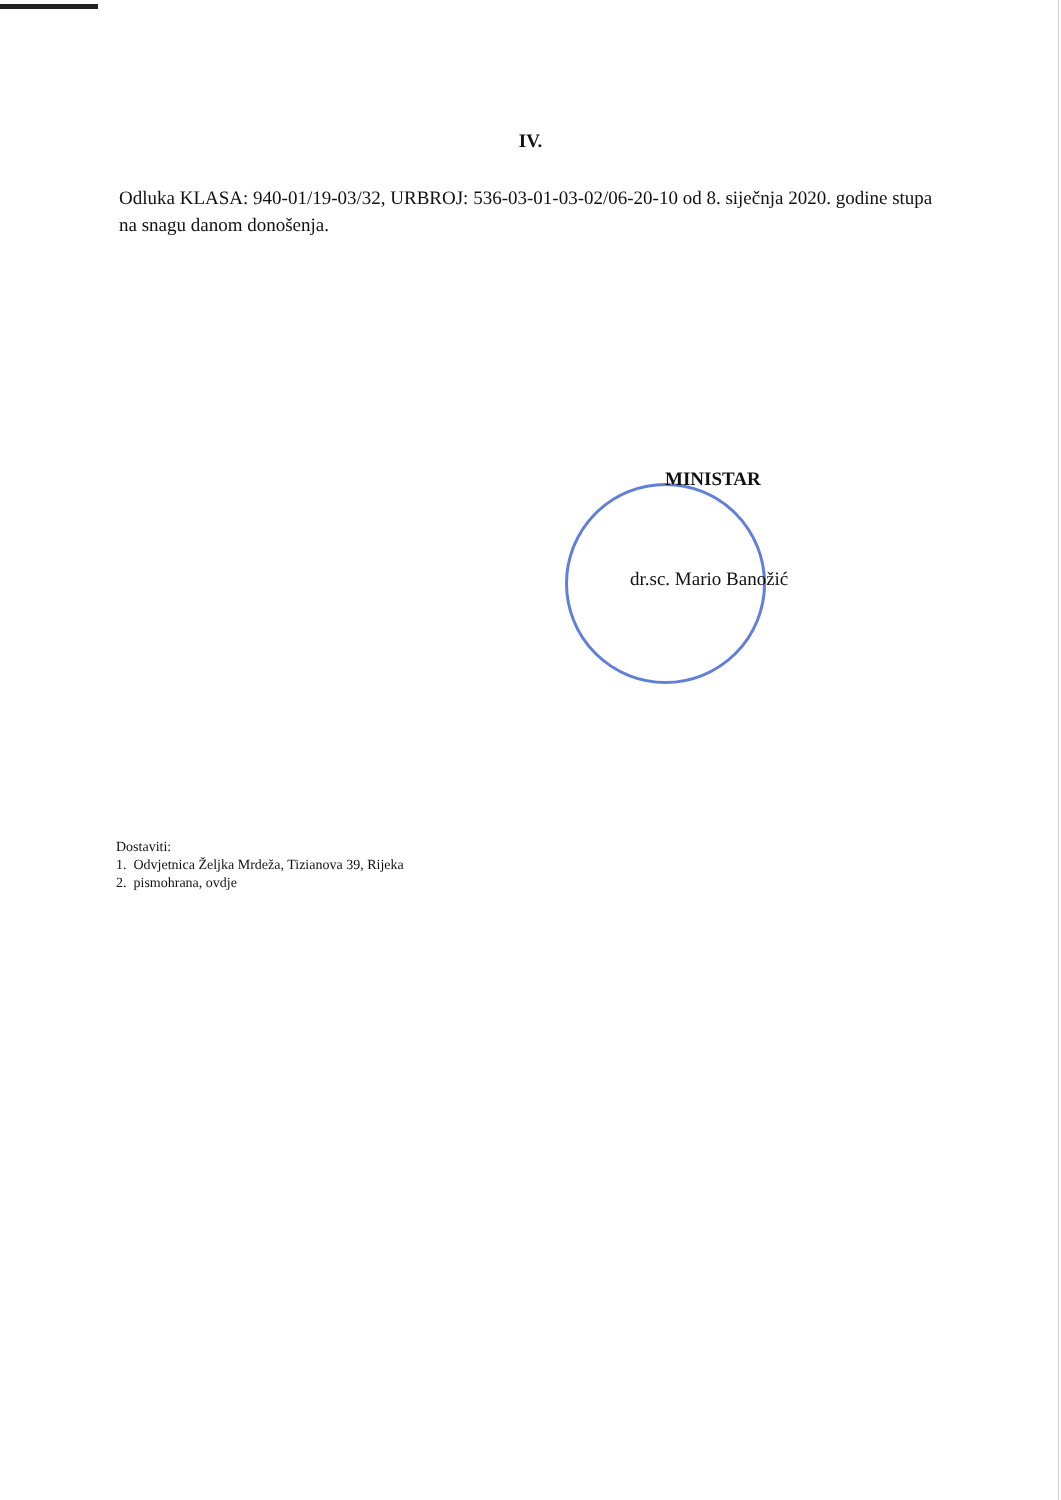IV.
Odluka KLASA: 940-01/19-03/32, URBROJ: 536-03-01-03-02/06-20-10 od 8. siječnja 2020. godine stupa na snagu danom donošenja.
MINISTAR
dr.sc. Mario Banožić
Dostaviti:
1. Odvjetnica Željka Mrdeža, Tizianova 39, Rijeka
2. pismohrana, ovdje